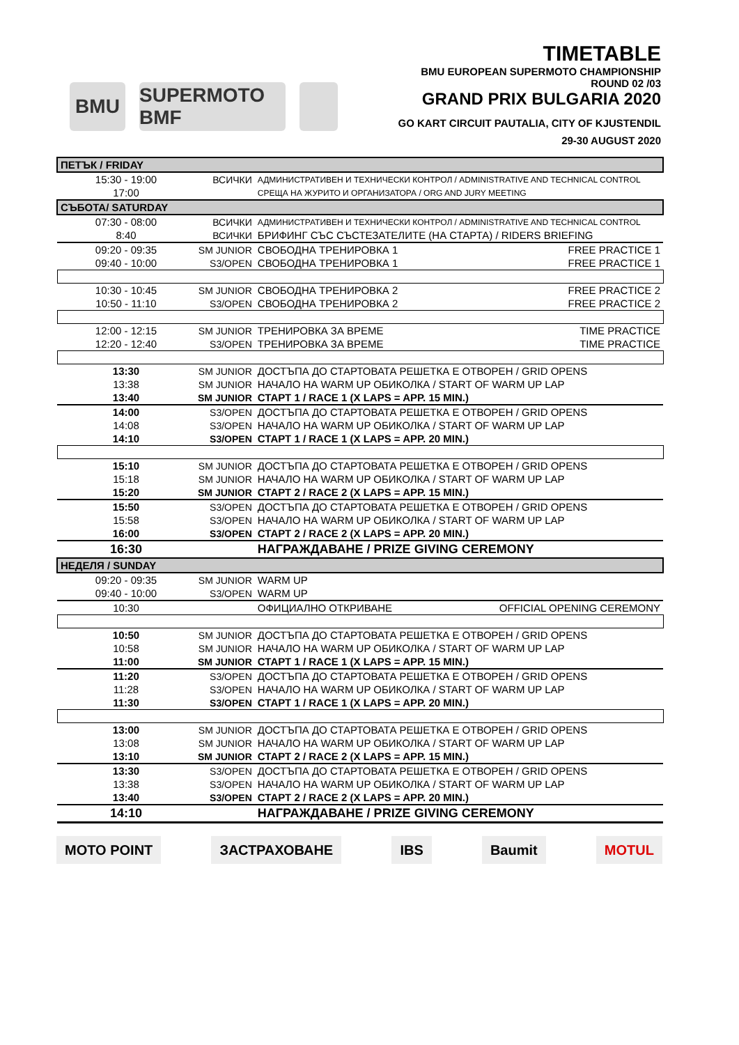BMU
SUPERMOTO BMF
TIMETABLE
BMU EUROPEAN SUPERMOTO CHAMPIONSHIP
ROUND 02 /03
GRAND PRIX BULGARIA 2020
GO KART CIRCUIT PAUTALIA, CITY OF KJUSTENDIL
29-30 AUGUST 2020
| ПЕТЪК / FRIDAY | | | |
| 15:30 - 19:00 | ВСИЧКИ | АДМИНИСТРАТИВЕН И ТЕХНИЧЕСКИ КОНТРОЛ / ADMINISTRATIVE AND TECHNICAL CONTROL | |
| 17:00 | | СРЕЩА НА ЖУРИТО И ОРГАНИЗАТОРА / ORG AND JURY MEETING | |
| СЪБОТА/ SATURDAY | | | |
| 07:30 - 08:00 | ВСИЧКИ | АДМИНИСТРАТИВЕН И ТЕХНИЧЕСКИ КОНТРОЛ / ADMINISTRATIVE AND TECHNICAL CONTROL | |
| 8:40 | ВСИЧКИ | БРИФИНГ СЪС СЪСТЕЗАТЕЛИТЕ (НА СТАРТА) / RIDERS BRIEFING | |
| 09:20 - 09:35 | SM JUNIOR | СВОБОДНА ТРЕНИРОВКА 1 | FREE PRACTICE 1 |
| 09:40 - 10:00 | S3/OPEN | СВОБОДНА ТРЕНИРОВКА 1 | FREE PRACTICE 1 |
| 10:30 - 10:45 | SM JUNIOR | СВОБОДНА ТРЕНИРОВКА 2 | FREE PRACTICE 2 |
| 10:50 - 11:10 | S3/OPEN | СВОБОДНА ТРЕНИРОВКА 2 | FREE PRACTICE 2 |
| 12:00 - 12:15 | SM JUNIOR | ТРЕНИРОВКА ЗА ВРЕМЕ | TIME PRACTICE |
| 12:20 - 12:40 | S3/OPEN | ТРЕНИРОВКА ЗА ВРЕМЕ | TIME PRACTICE |
| 13:30 | SM JUNIOR | ДОСТЪПА ДО СТАРТОВАТА РЕШЕТКА Е ОТВОРЕН / GRID OPENS | |
| 13:38 | SM JUNIOR | НАЧАЛО НА WARM UP ОБИКОЛКА / START OF WARM UP LAP | |
| 13:40 | SM JUNIOR | СТАРТ 1 / RACE 1 (X LAPS = APP. 15 MIN.) | |
| 14:00 | S3/OPEN | ДОСТЪПА ДО СТАРТОВАТА РЕШЕТКА Е ОТВОРЕН / GRID OPENS | |
| 14:08 | S3/OPEN | НАЧАЛО НА WARM UP ОБИКОЛКА / START OF WARM UP LAP | |
| 14:10 | S3/OPEN | СТАРТ 1 / RACE 1 (X LAPS = APP. 20 MIN.) | |
| 15:10 | SM JUNIOR | ДОСТЪПА ДО СТАРТОВАТА РЕШЕТКА Е ОТВОРЕН / GRID OPENS | |
| 15:18 | SM JUNIOR | НАЧАЛО НА WARM UP ОБИКОЛКА / START OF WARM UP LAP | |
| 15:20 | SM JUNIOR | СТАРТ 2 / RACE 2 (X LAPS = APP. 15 MIN.) | |
| 15:50 | S3/OPEN | ДОСТЪПА ДО СТАРТОВАТА РЕШЕТКА Е ОТВОРЕН / GRID OPENS | |
| 15:58 | S3/OPEN | НАЧАЛО НА WARM UP ОБИКОЛКА / START OF WARM UP LAP | |
| 16:00 | S3/OPEN | СТАРТ 2 / RACE 2 (X LAPS = APP. 20 MIN.) | |
| 16:30 | | НАГРАЖДАВАНЕ / PRIZE GIVING CEREMONY | |
| НЕДЕЛЯ / SUNDAY | | | |
| 09:20 - 09:35 | SM JUNIOR | WARM UP | |
| 09:40 - 10:00 | S3/OPEN | WARM UP | |
| 10:30 | | ОФИЦИАЛНО ОТКРИВАНЕ | OFFICIAL OPENING CEREMONY |
| 10:50 | SM JUNIOR | ДОСТЪПА ДО СТАРТОВАТА РЕШЕТКА Е ОТВОРЕН / GRID OPENS | |
| 10:58 | SM JUNIOR | НАЧАЛО НА WARM UP ОБИКОЛКА / START OF WARM UP LAP | |
| 11:00 | SM JUNIOR | СТАРТ 1 / RACE 1 (X LAPS = APP. 15 MIN.) | |
| 11:20 | S3/OPEN | ДОСТЪПА ДО СТАРТОВАТА РЕШЕТКА Е ОТВОРЕН / GRID OPENS | |
| 11:28 | S3/OPEN | НАЧАЛО НА WARM UP ОБИКОЛКА / START OF WARM UP LAP | |
| 11:30 | S3/OPEN | СТАРТ 1 / RACE 1 (X LAPS = APP. 20 MIN.) | |
| 13:00 | SM JUNIOR | ДОСТЪПА ДО СТАРТОВАТА РЕШЕТКА Е ОТВОРЕН / GRID OPENS | |
| 13:08 | SM JUNIOR | НАЧАЛО НА WARM UP ОБИКОЛКА / START OF WARM UP LAP | |
| 13:10 | SM JUNIOR | СТАРТ 2 / RACE 2 (X LAPS = APP. 15 MIN.) | |
| 13:30 | S3/OPEN | ДОСТЪПА ДО СТАРТОВАТА РЕШЕТКА Е ОТВОРЕН / GRID OPENS | |
| 13:38 | S3/OPEN | НАЧАЛО НА WARM UP ОБИКОЛКА / START OF WARM UP LAP | |
| 13:40 | S3/OPEN | СТАРТ 2 / RACE 2 (X LAPS = APP. 20 MIN.) | |
| 14:10 | | НАГРАЖДАВАНЕ / PRIZE GIVING CEREMONY | |
MOTO POINT ЗАСТРАХОВАНЕ IBS Baumit MOTUL